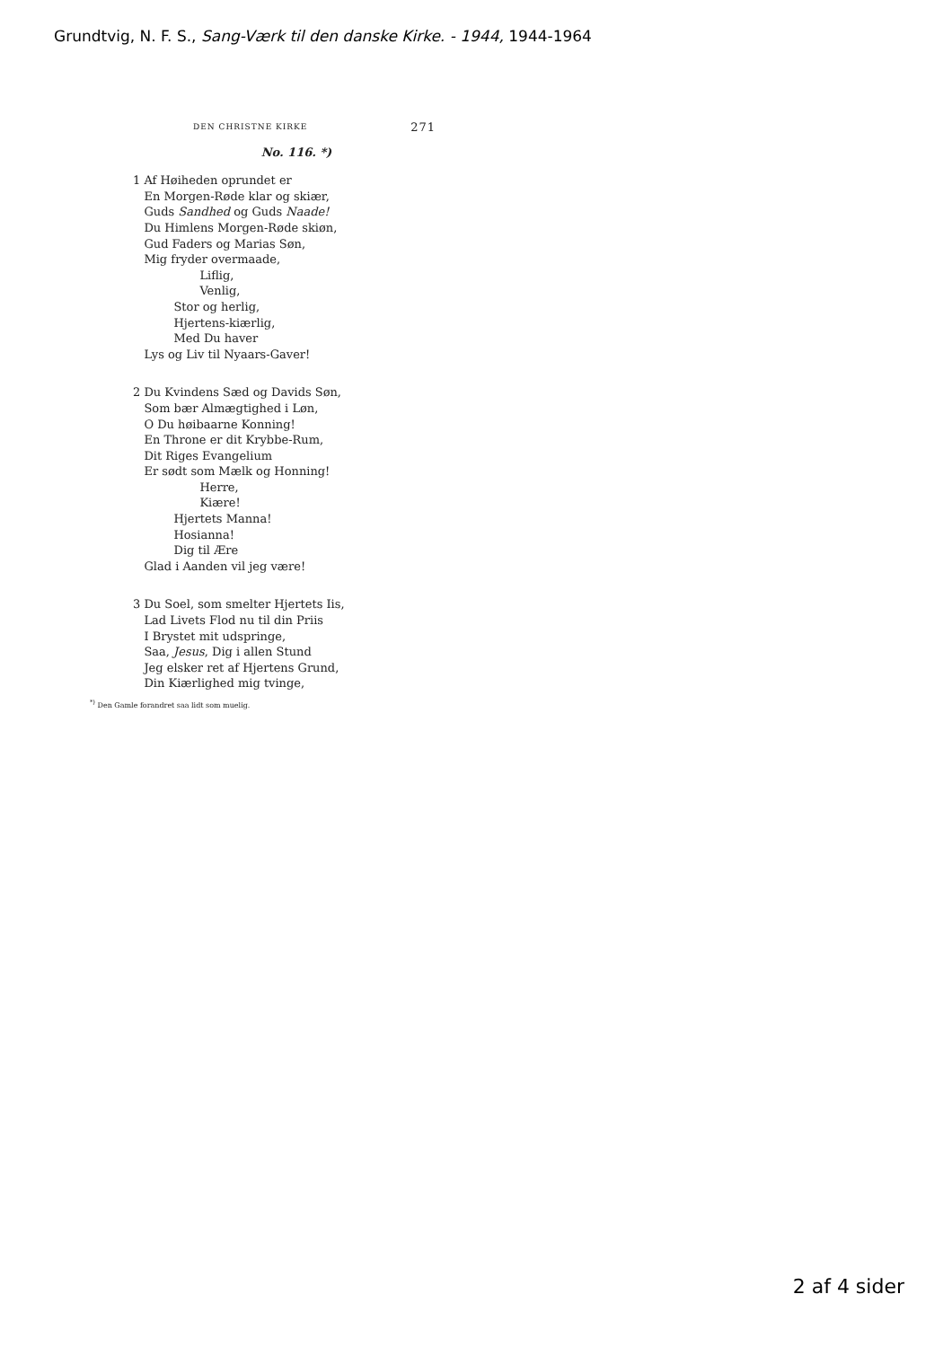Grundtvig, N. F. S., Sang-Værk til den danske Kirke. - 1944, 1944-1964
DEN CHRISTNE KIRKE 271
No. 116. *)
1 Af Høiheden oprundet er
En Morgen-Røde klar og skiær,
Guds Sandhed og Guds Naade!
Du Himlens Morgen-Røde skiøn,
Gud Faders og Marias Søn,
Mig fryder overmaade,
Liflig,
Venlig,
Stor og herlig,
Hjertens-kiærlig,
Med Du haver
Lys og Liv til Nyaars-Gaver!
2 Du Kvindens Sæd og Davids Søn,
Som bær Almægtighed i Løn,
O Du høibaarne Konning!
En Throne er dit Krybbe-Rum,
Dit Riges Evangelium
Er sødt som Mælk og Honning!
Herre,
Kiære!
Hjertets Manna!
Hosianna!
Dig til Ære
Glad i Aanden vil jeg være!
3 Du Soel, som smelter Hjertets Iis,
Lad Livets Flod nu til din Priis
I Brystet mit udspringe,
Saa, Jesus, Dig i allen Stund
Jeg elsker ret af Hjertens Grund,
Din Kiærlighed mig tvinge,
<sup>*)</sup> Den Gamle forandret saa lidt som muelig.
2 af 4 sider